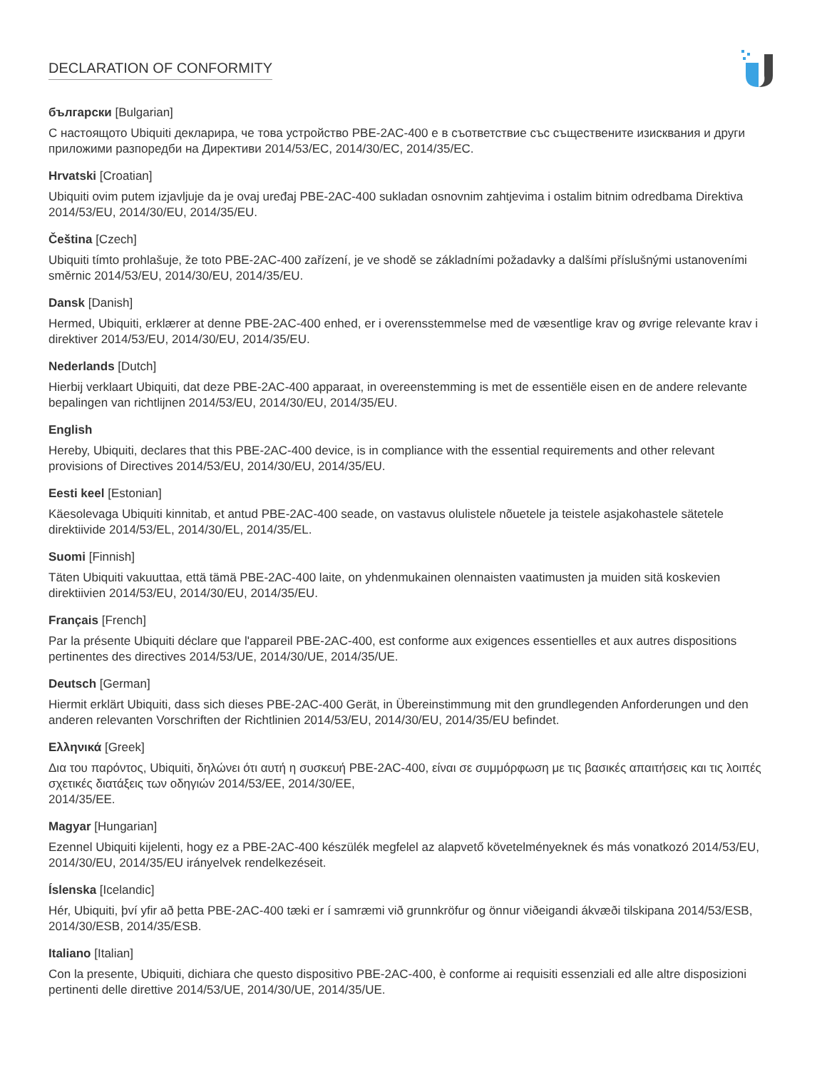DECLARATION OF CONFORMITY
български [Bulgarian]
С настоящото Ubiquiti декларира, че това устройство PBE-2AC-400 е в съответствие със съществените изисквания и други приложими разпоредби на Директиви 2014/53/EC, 2014/30/ЕС, 2014/35/ЕС.
Hrvatski [Croatian]
Ubiquiti ovim putem izjavljuje da je ovaj uređaj PBE-2AC-400 sukladan osnovnim zahtjevima i ostalim bitnim odredbama Direktiva 2014/53/EU, 2014/30/EU, 2014/35/EU.
Čeština [Czech]
Ubiquiti tímto prohlašuje, že toto PBE-2AC-400 zařízení, je ve shodě se základními požadavky a dalšími příslušnými ustanoveními směrnic 2014/53/EU, 2014/30/EU, 2014/35/EU.
Dansk [Danish]
Hermed, Ubiquiti, erklærer at denne PBE-2AC-400 enhed, er i overensstemmelse med de væsentlige krav og øvrige relevante krav i direktiver 2014/53/EU, 2014/30/EU, 2014/35/EU.
Nederlands [Dutch]
Hierbij verklaart Ubiquiti, dat deze PBE-2AC-400 apparaat, in overeenstemming is met de essentiële eisen en de andere relevante bepalingen van richtlijnen 2014/53/EU, 2014/30/EU, 2014/35/EU.
English
Hereby, Ubiquiti, declares that this PBE-2AC-400 device, is in compliance with the essential requirements and other relevant provisions of Directives 2014/53/EU, 2014/30/EU, 2014/35/EU.
Eesti keel [Estonian]
Käesolevaga Ubiquiti kinnitab, et antud PBE-2AC-400 seade, on vastavus olulistele nõuetele ja teistele asjakohastele sätetele direktiivide 2014/53/EL, 2014/30/EL, 2014/35/EL.
Suomi [Finnish]
Täten Ubiquiti vakuuttaa, että tämä PBE-2AC-400 laite, on yhdenmukainen olennaisten vaatimusten ja muiden sitä koskevien direktiivien 2014/53/EU, 2014/30/EU, 2014/35/EU.
Français [French]
Par la présente Ubiquiti déclare que l'appareil PBE-2AC-400, est conforme aux exigences essentielles et aux autres dispositions pertinentes des directives 2014/53/UE, 2014/30/UE, 2014/35/UE.
Deutsch [German]
Hiermit erklärt Ubiquiti, dass sich dieses PBE-2AC-400 Gerät, in Übereinstimmung mit den grundlegenden Anforderungen und den anderen relevanten Vorschriften der Richtlinien 2014/53/EU, 2014/30/EU, 2014/35/EU befindet.
Ελληνικά [Greek]
Δια του παρόντος, Ubiquiti, δηλώνει ότι αυτή η συσκευή PBE-2AC-400, είναι σε συμμόρφωση με τις βασικές απαιτήσεις και τις λοιπές σχετικές διατάξεις των οδηγιών 2014/53/EE, 2014/30/EE,
2014/35/EE.
Magyar [Hungarian]
Ezennel Ubiquiti kijelenti, hogy ez a PBE-2AC-400 készülék megfelel az alapvető követelményeknek és más vonatkozó 2014/53/EU, 2014/30/EU, 2014/35/EU irányelvek rendelkezéseit.
Íslenska [Icelandic]
Hér, Ubiquiti, því yfir að þetta PBE-2AC-400 tæki er í samræmi við grunnkröfur og önnur viðeigandi ákvæði tilskipana 2014/53/ESB, 2014/30/ESB, 2014/35/ESB.
Italiano [Italian]
Con la presente, Ubiquiti, dichiara che questo dispositivo PBE-2AC-400, è conforme ai requisiti essenziali ed alle altre disposizioni pertinenti delle direttive 2014/53/UE, 2014/30/UE, 2014/35/UE.